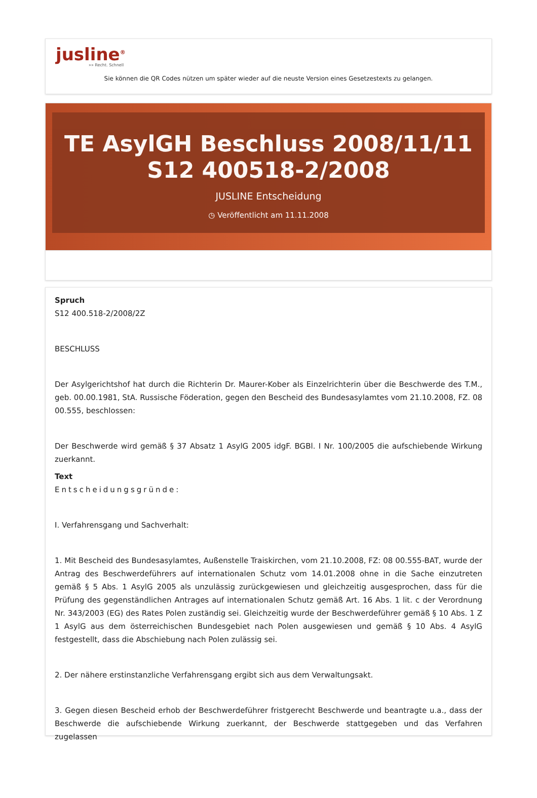jusline<sup>®</sup>
»» Recht. Schnell
Sie können die QR Codes nützen um später wieder auf die neuste Version eines Gesetzestexts zu gelangen.
TE AsylGH Beschluss 2008/11/11 S12 400518-2/2008
JUSLINE Entscheidung
◷ Veröffentlicht am 11.11.2008
Spruch
S12 400.518-2/2008/2Z
BESCHLUSS
Der Asylgerichtshof hat durch die Richterin Dr. Maurer-Kober als Einzelrichterin über die Beschwerde des T.M., geb. 00.00.1981, StA. Russische Föderation, gegen den Bescheid des Bundesasylamtes vom 21.10.2008, FZ. 08 00.555, beschlossen:
Der Beschwerde wird gemäß § 37 Absatz 1 AsylG 2005 idgF. BGBl. I Nr. 100/2005 die aufschiebende Wirkung zuerkannt.
Text
Entscheidungsgründe:
I. Verfahrensgang und Sachverhalt:
1. Mit Bescheid des Bundesasylamtes, Außenstelle Traiskirchen, vom 21.10.2008, FZ: 08 00.555-BAT, wurde der Antrag des Beschwerdeführers auf internationalen Schutz vom 14.01.2008 ohne in die Sache einzutreten gemäß § 5 Abs. 1 AsylG 2005 als unzulässig zurückgewiesen und gleichzeitig ausgesprochen, dass für die Prüfung des gegenständlichen Antrages auf internationalen Schutz gemäß Art. 16 Abs. 1 lit. c der Verordnung Nr. 343/2003 (EG) des Rates Polen zuständig sei. Gleichzeitig wurde der Beschwerdeführer gemäß § 10 Abs. 1 Z 1 AsylG aus dem österreichischen Bundesgebiet nach Polen ausgewiesen und gemäß § 10 Abs. 4 AsylG festgestellt, dass die Abschiebung nach Polen zulässig sei.
2. Der nähere erstinstanzliche Verfahrensgang ergibt sich aus dem Verwaltungsakt.
3. Gegen diesen Bescheid erhob der Beschwerdeführer fristgerecht Beschwerde und beantragte u.a., dass der Beschwerde die aufschiebende Wirkung zuerkannt, der Beschwerde stattgegeben und das Verfahren zugelassen